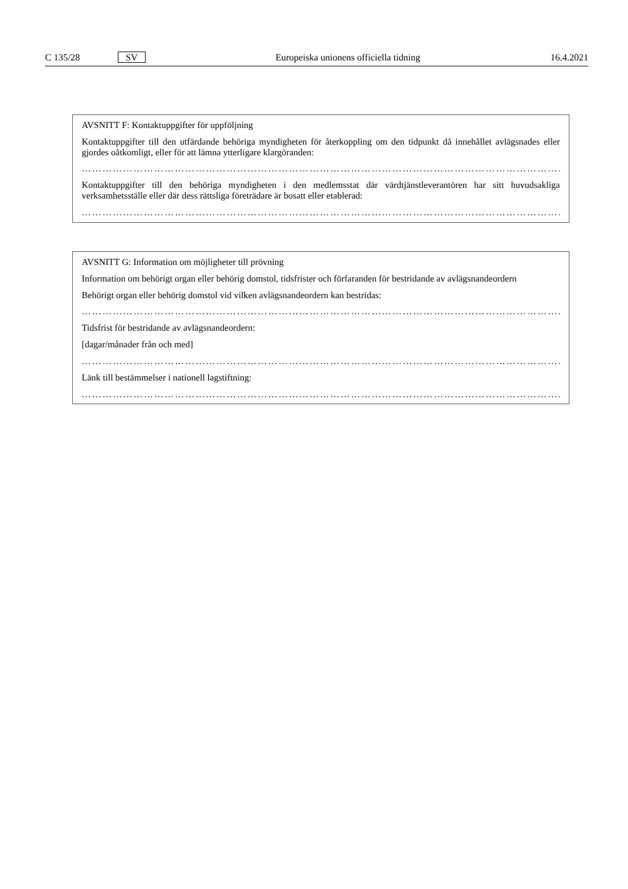C 135/28 SV Europeiska unionens officiella tidning 16.4.2021
AVSNITT F: Kontaktuppgifter för uppföljning
Kontaktuppgifter till den utfärdande behöriga myndigheten för återkoppling om den tidpunkt då innehållet avlägsnades eller gjordes oåtkomligt, eller för att lämna ytterligare klargöranden:
……………………………………………………………………………………………………………………………
Kontaktuppgifter till den behöriga myndigheten i den medlemsstat där värdtjänstleverantören har sitt huvudsakliga verksamhetsställe eller där dess rättsliga företrädare är bosatt eller etablerad:
……………………………………………………………………………………………………………………………
AVSNITT G: Information om möjligheter till prövning
Information om behörigt organ eller behörig domstol, tidsfrister och förfaranden för bestridande av avlägsnandeordern
Behörigt organ eller behörig domstol vid vilken avlägsnandeordern kan bestridas:
……………………………………………………………………………………………………………………………
Tidsfrist för bestridande av avlägsnandeordern:
[dagar/månader från och med]
……………………………………………………………………………………………………………………………
Länk till bestämmelser i nationell lagstiftning:
……………………………………………………………………………………………………………………………